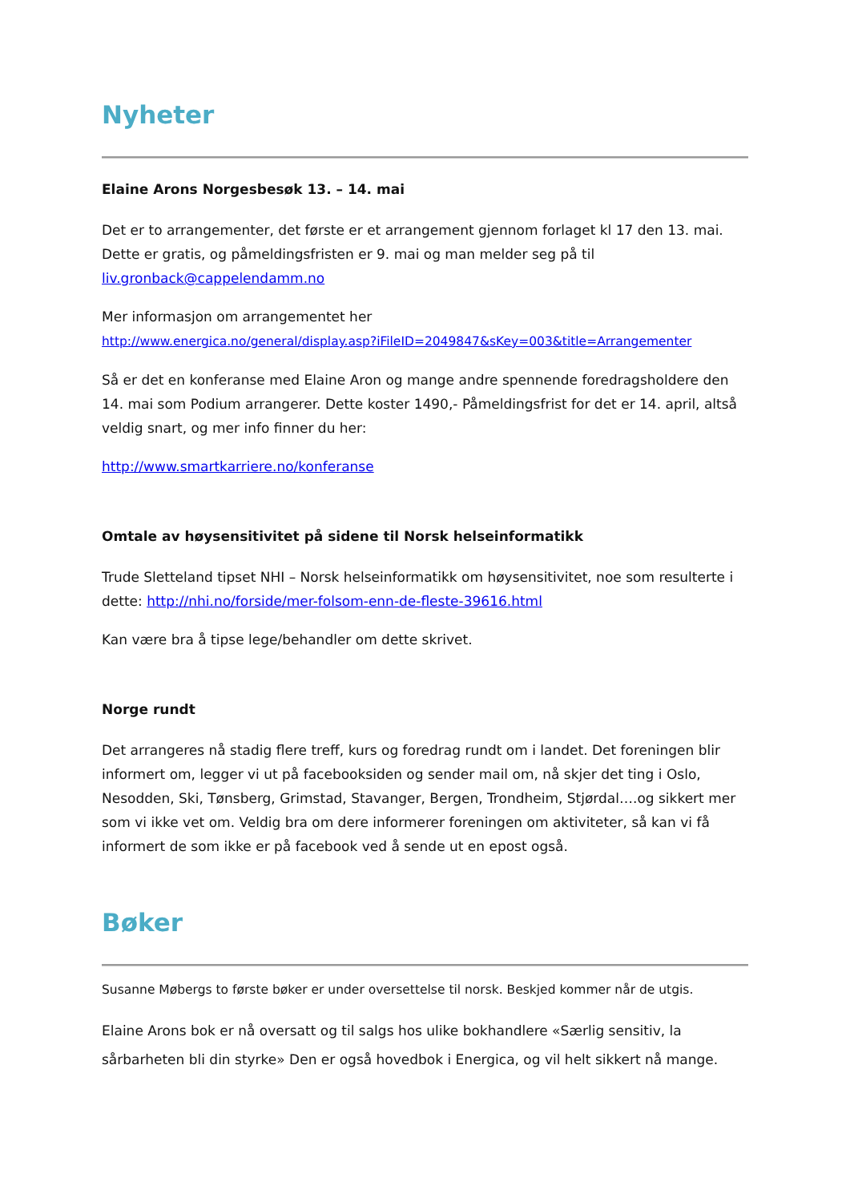Nyheter
Elaine Arons Norgesbesøk 13. – 14. mai
Det er to arrangementer, det første er et arrangement gjennom forlaget kl 17 den 13. mai. Dette er gratis, og påmeldingsfristen er 9. mai og man melder seg på til liv.gronback@cappelendamm.no
Mer informasjon om arrangementet her
http://www.energica.no/general/display.asp?iFileID=2049847&sKey=003&title=Arrangementer
Så er det en konferanse med Elaine Aron og mange andre spennende foredragsholdere den 14. mai som Podium arrangerer. Dette koster 1490,- Påmeldingsfrist for det er 14. april, altså veldig snart, og mer info finner du her:
http://www.smartkarriere.no/konferanse
Omtale av høysensitivitet på sidene til Norsk helseinformatikk
Trude Sletteland tipset NHI – Norsk helseinformatikk om høysensitivitet, noe som resulterte i dette: http://nhi.no/forside/mer-folsom-enn-de-fleste-39616.html
Kan være bra å tipse lege/behandler om dette skrivet.
Norge rundt
Det arrangeres nå stadig flere treff, kurs og foredrag rundt om i landet. Det foreningen blir informert om, legger vi ut på facebooksiden og sender mail om, nå skjer det ting i Oslo, Nesodden, Ski, Tønsberg, Grimstad, Stavanger, Bergen, Trondheim, Stjørdal….og sikkert mer som vi ikke vet om. Veldig bra om dere informerer foreningen om aktiviteter, så kan vi få informert de som ikke er på facebook ved å sende ut en epost også.
Bøker
Susanne Møbergs to første bøker er under oversettelse til norsk. Beskjed kommer når de utgis.
Elaine Arons bok er nå oversatt og til salgs hos ulike bokhandlere «Særlig sensitiv, la sårbarheten bli din styrke» Den er også hovedbok i Energica, og vil helt sikkert nå mange.